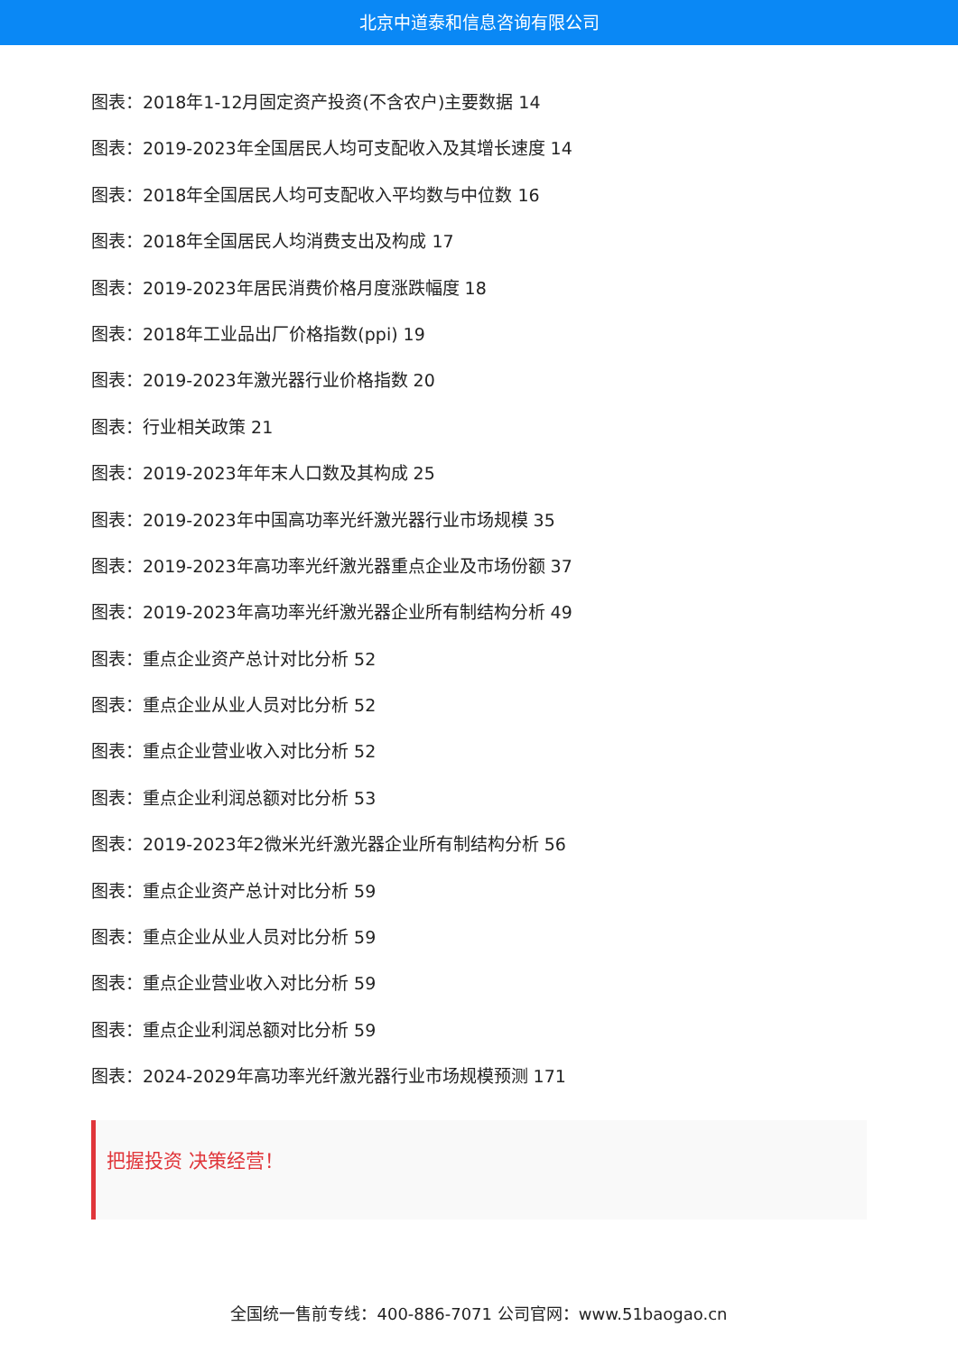北京中道泰和信息咨询有限公司
图表：2018年1-12月固定资产投资(不含农户)主要数据 14
图表：2019-2023年全国居民人均可支配收入及其增长速度 14
图表：2018年全国居民人均可支配收入平均数与中位数 16
图表：2018年全国居民人均消费支出及构成 17
图表：2019-2023年居民消费价格月度涨跌幅度 18
图表：2018年工业品出厂价格指数(ppi) 19
图表：2019-2023年激光器行业价格指数 20
图表：行业相关政策 21
图表：2019-2023年年末人口数及其构成 25
图表：2019-2023年中国高功率光纤激光器行业市场规模 35
图表：2019-2023年高功率光纤激光器重点企业及市场份额 37
图表：2019-2023年高功率光纤激光器企业所有制结构分析 49
图表：重点企业资产总计对比分析 52
图表：重点企业从业人员对比分析 52
图表：重点企业营业收入对比分析 52
图表：重点企业利润总额对比分析 53
图表：2019-2023年2微米光纤激光器企业所有制结构分析 56
图表：重点企业资产总计对比分析 59
图表：重点企业从业人员对比分析 59
图表：重点企业营业收入对比分析 59
图表：重点企业利润总额对比分析 59
图表：2024-2029年高功率光纤激光器行业市场规模预测 171
把握投资 决策经营！
全国统一售前专线：400-886-7071 公司官网：www.51baogao.cn